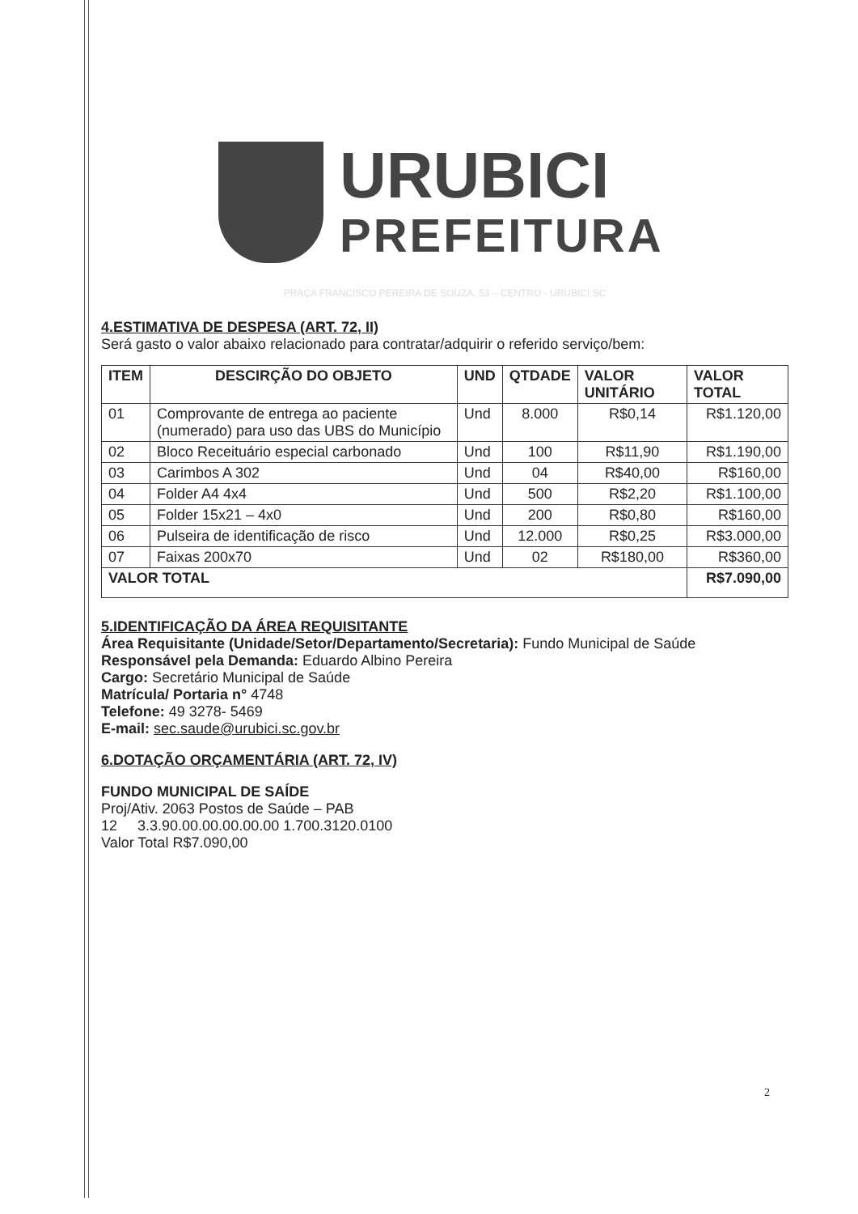URUBICI
PREFEITURA
PRAÇA FRANCISCO PEREIRA DE SOUZA, 53 – CENTRO - URUBICI SC
4.ESTIMATIVA DE DESPESA (ART. 72, II)
Será gasto o valor abaixo relacionado para contratar/adquirir o referido serviço/bem:
| ITEM | DESCIRÇÃO DO OBJETO | UND | QTDADE | VALOR UNITÁRIO | VALOR TOTAL |
| --- | --- | --- | --- | --- | --- |
| 01 | Comprovante de entrega ao paciente (numerado) para uso das UBS do Município | Und | 8.000 | R$0,14 | R$1.120,00 |
| 02 | Bloco Receituário especial carbonado | Und | 100 | R$11,90 | R$1.190,00 |
| 03 | Carimbos A 302 | Und | 04 | R$40,00 | R$160,00 |
| 04 | Folder A4 4x4 | Und | 500 | R$2,20 | R$1.100,00 |
| 05 | Folder 15x21 – 4x0 | Und | 200 | R$0,80 | R$160,00 |
| 06 | Pulseira de identificação de risco | Und | 12.000 | R$0,25 | R$3.000,00 |
| 07 | Faixas 200x70 | Und | 02 | R$180,00 | R$360,00 |
| VALOR TOTAL | | | | | R$7.090,00 |
5.IDENTIFICAÇÃO DA ÁREA REQUISITANTE
Área Requisitante (Unidade/Setor/Departamento/Secretaria): Fundo Municipal de Saúde
Responsável pela Demanda: Eduardo Albino Pereira
Cargo: Secretário Municipal de Saúde
Matrícula/ Portaria n° 4748
Telefone: 49 3278- 5469
E-mail: sec.saude@urubici.sc.gov.br
6.DOTAÇÃO ORÇAMENTÁRIA (ART. 72, IV)
FUNDO MUNICIPAL DE SAÍDE
Proj/Ativ. 2063 Postos de Saúde – PAB
12 3.3.90.00.00.00.00.00 1.700.3120.0100
Valor Total R$7.090,00
2